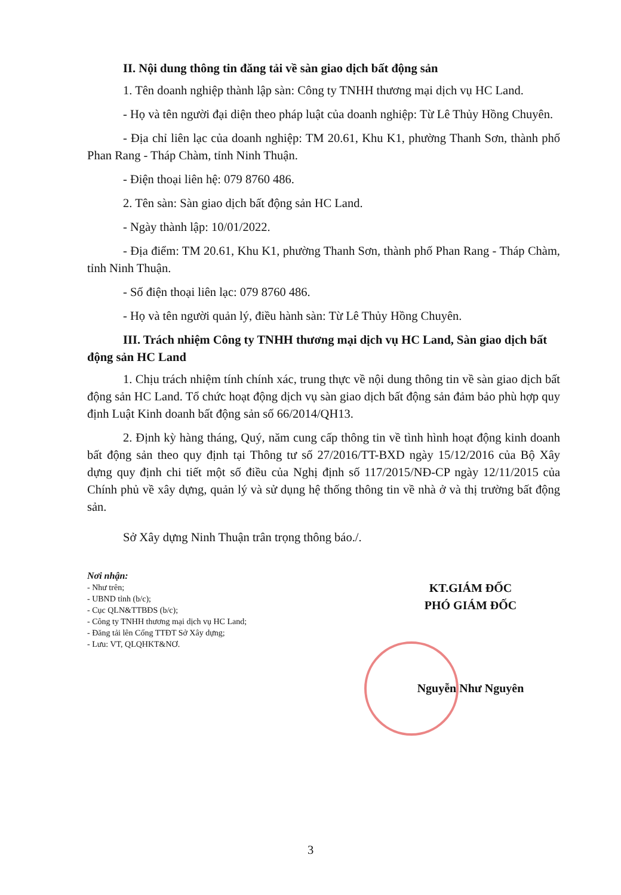II. Nội dung thông tin đăng tải về sàn giao dịch bất động sản
1. Tên doanh nghiệp thành lập sàn: Công ty TNHH thương mại dịch vụ HC Land.
- Họ và tên người đại diện theo pháp luật của doanh nghiệp: Từ Lê Thủy Hồng Chuyên.
- Địa chỉ liên lạc của doanh nghiệp: TM 20.61, Khu K1, phường Thanh Sơn, thành phố Phan Rang - Tháp Chàm, tỉnh Ninh Thuận.
- Điện thoại liên hệ: 079 8760 486.
2. Tên sàn: Sàn giao dịch bất động sản HC Land.
- Ngày thành lập: 10/01/2022.
- Địa điểm: TM 20.61, Khu K1, phường Thanh Sơn, thành phố Phan Rang - Tháp Chàm, tỉnh Ninh Thuận.
- Số điện thoại liên lạc: 079 8760 486.
- Họ và tên người quản lý, điều hành sàn: Từ Lê Thủy Hồng Chuyên.
III. Trách nhiệm Công ty TNHH thương mại dịch vụ HC Land, Sàn giao dịch bất động sản HC Land
1. Chịu trách nhiệm tính chính xác, trung thực về nội dung thông tin về sàn giao dịch bất động sản HC Land. Tổ chức hoạt động dịch vụ sàn giao dịch bất động sản đảm bảo phù hợp quy định Luật Kinh doanh bất động sản số 66/2014/QH13.
2. Định kỳ hàng tháng, Quý, năm cung cấp thông tin về tình hình hoạt động kinh doanh bất động sản theo quy định tại Thông tư số 27/2016/TT-BXD ngày 15/12/2016 của Bộ Xây dựng quy định chi tiết một số điều của Nghị định số 117/2015/NĐ-CP ngày 12/11/2015 của Chính phủ về xây dựng, quản lý và sử dụng hệ thống thông tin về nhà ở và thị trường bất động sản.
Sở Xây dựng Ninh Thuận trân trọng thông báo./.
Nơi nhận:
- Như trên;
- UBND tỉnh (b/c);
- Cục QLN&TTBĐS (b/c);
- Công ty TNHH thương mại dịch vụ HC Land;
- Đăng tải lên Cổng TTĐT Sở Xây dựng;
- Lưu: VT, QLQHKT&NƠ.
KT.GIÁM ĐỐC
PHÓ GIÁM ĐỐC
Nguyễn Như Nguyên
3